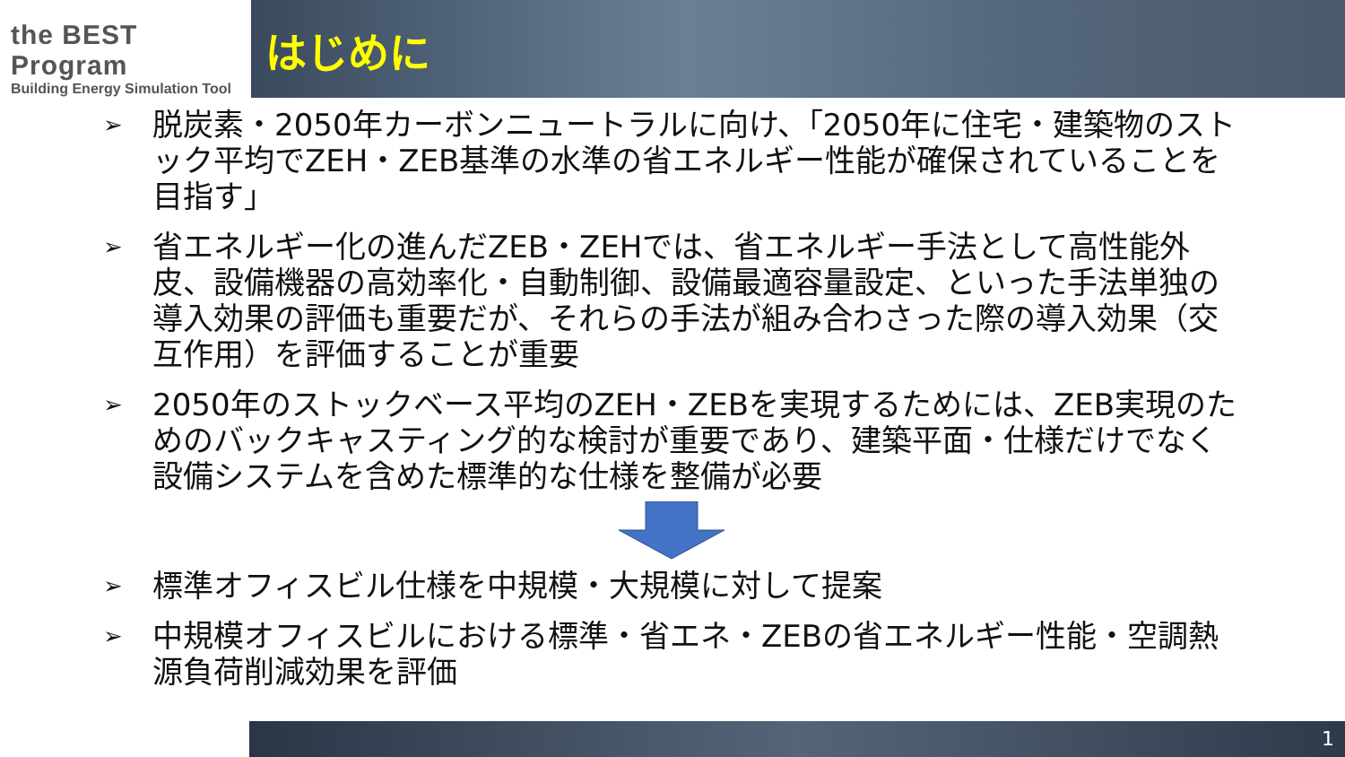the BEST Program
Building Energy Simulation Tool
はじめに
➢ 脱炭素・2050年カーボンニュートラルに向け、「2050年に住宅・建築物のストック平均でZEH・ZEB基準の水準の省エネルギー性能が確保されていることを目指す」
➢ 省エネルギー化の進んだZEB・ZEHでは、省エネルギー手法として高性能外皮、設備機器の高効率化・自動制御、設備最適容量設定、といった手法単独の導入効果の評価も重要だが、それらの手法が組み合わさった際の導入効果（交互作用）を評価することが重要
➢ 2050年のストックベース平均のZEH・ZEBを実現するためには、ZEB実現のためのバックキャスティング的な検討が重要であり、建築平面・仕様だけでなく設備システムを含めた標準的な仕様を整備が必要
➢ 標準オフィスビル仕様を中規模・大規模に対して提案
➢ 中規模オフィスビルにおける標準・省エネ・ZEBの省エネルギー性能・空調熱源負荷削減効果を評価
1